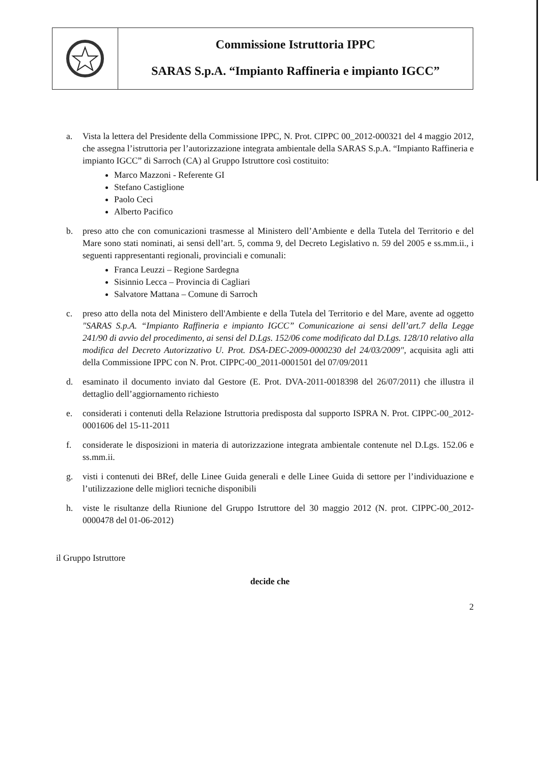Commissione Istruttoria IPPC
SARAS S.p.A. “Impianto Raffineria e impianto IGCC”
a. Vista la lettera del Presidente della Commissione IPPC, N. Prot. CIPPC 00_2012-000321 del 4 maggio 2012, che assegna l’istruttoria per l’autorizzazione integrata ambientale della SARAS S.p.A. “Impianto Raffineria e impianto IGCC” di Sarroch (CA) al Gruppo Istruttore così costituito:
Marco Mazzoni - Referente GI
Stefano Castiglione
Paolo Ceci
Alberto Pacifico
b. preso atto che con comunicazioni trasmesse al Ministero dell’Ambiente e della Tutela del Territorio e del Mare sono stati nominati, ai sensi dell’art. 5, comma 9, del Decreto Legislativo n. 59 del 2005 e ss.mm.ii., i seguenti rappresentanti regionali, provinciali e comunali:
Franca Leuzzi – Regione Sardegna
Sisinnio Lecca – Provincia di Cagliari
Salvatore Mattana – Comune di Sarroch
c. preso atto della nota del Ministero dell'Ambiente e della Tutela del Territorio e del Mare, avente ad oggetto "SARAS S.p.A. “Impianto Raffineria e impianto IGCC” Comunicazione ai sensi dell’art.7 della Legge 241/90 di avvio del procedimento, ai sensi del D.Lgs. 152/06 come modificato dal D.Lgs. 128/10 relativo alla modifica del Decreto Autorizzativo U. Prot. DSA-DEC-2009-0000230 del 24/03/2009", acquisita agli atti della Commissione IPPC con N. Prot. CIPPC-00_2011-0001501 del 07/09/2011
d. esaminato il documento inviato dal Gestore (E. Prot. DVA-2011-0018398 del 26/07/2011) che illustra il dettaglio dell’aggiornamento richiesto
e. considerati i contenuti della Relazione Istruttoria predisposta dal supporto ISPRA N. Prot. CIPPC-00_2012-0001606 del 15-11-2011
f. considerate le disposizioni in materia di autorizzazione integrata ambientale contenute nel D.Lgs. 152.06 e ss.mm.ii.
g. visti i contenuti dei BRef, delle Linee Guida generali e delle Linee Guida di settore per l’individuazione e l’utilizzazione delle migliori tecniche disponibili
h. viste le risultanze della Riunione del Gruppo Istruttore del 30 maggio 2012 (N. prot. CIPPC-00_2012-0000478 del 01-06-2012)
il Gruppo Istruttore
decide che
2